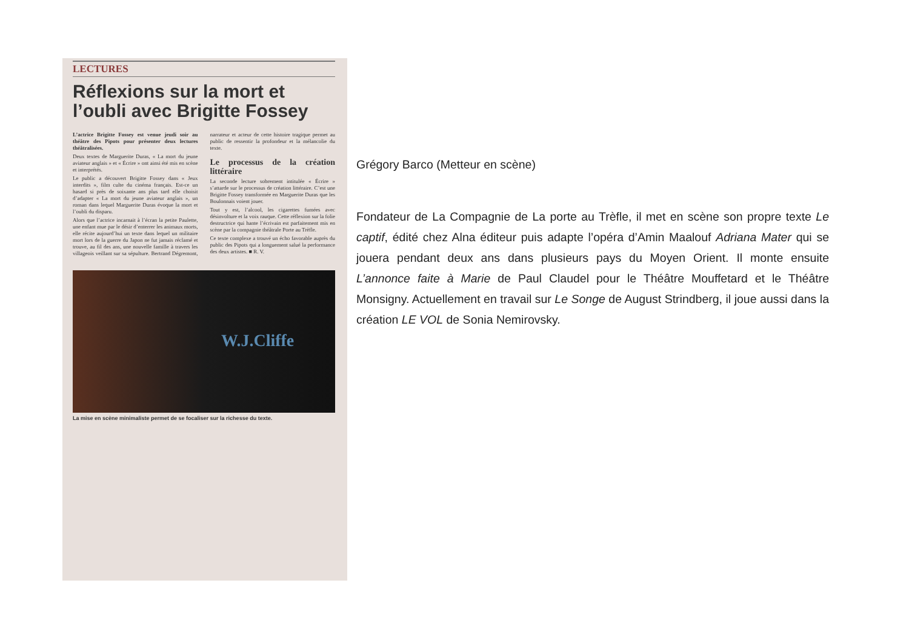LECTURES
Réflexions sur la mort et l’oubli avec Brigitte Fossey
L’actrice Brigitte Fossey est venue jeudi soir au théâtre des Pipots pour présenter deux lectures théâtralisées.
Deux textes de Marguerite Duras, « La mort du jeune aviateur anglais » et « Écrire » ont ainsi été mis en scène et interprétés.
Le public a découvert Brigitte Fossey dans « Jeux interdits », film culte du cinéma français. Est-ce un hasard si près de soixante ans plus tard elle choisit d’adapter « La mort du jeune aviateur anglais », un roman dans lequel Marguerite Duras évoque la mort et l’oubli du disparu.
Alors que l’actrice incarnait à l’écran la petite Paulette, une enfant mue par le désir d’enterrer les animaux morts, elle récite aujourd’hui un texte dans lequel un militaire mort lors de la guerre du Japon ne fut jamais réclamé et trouve, au fil des ans, une nouvelle famille à travers les villageois veillant sur sa sépulture. Bertrand Dégremont, narrateur et acteur de cette histoire tragique permet au public de ressentir la profondeur et la mélancolie du texte.
Le processus de la création littéraire
La seconde lecture sobrement intitulée « Écrire » s’attarde sur le processus de création littéraire. C’est une Brigitte Fossey transformée en Marguerite Duras que les Boulonnais voient jouer.
Tout y est, l’alcool, les cigarettes fumées avec désinvolture et la voix rauque. Cette réflexion sur la folie destructrice qui hante l’écrivain est parfaitement mis en scène par la compagnie théâtrale Porte au Trèfle.
Ce texte complexe a trouvé un écho favorable auprès du public des Pipots qui a longuement salué la performance des deux artistes. ■ R. V.
W.J.Cliffe
La mise en scène minimaliste permet de se focaliser sur la richesse du texte.
Grégory Barco (Metteur en scène)
Fondateur de La Compagnie de La porte au Trèfle, il met en scène son propre texte Le captif, édité chez Alna éditeur puis adapte l’opéra d’Amin Maalouf Adriana Mater qui se jouera pendant deux ans dans plusieurs pays du Moyen Orient. Il monte ensuite L’annonce faite à Marie de Paul Claudel pour le Théâtre Mouffetard et le Théâtre Monsigny. Actuellement en travail sur Le Songe de August Strindberg, il joue aussi dans la création LE VOL de Sonia Nemirovsky.